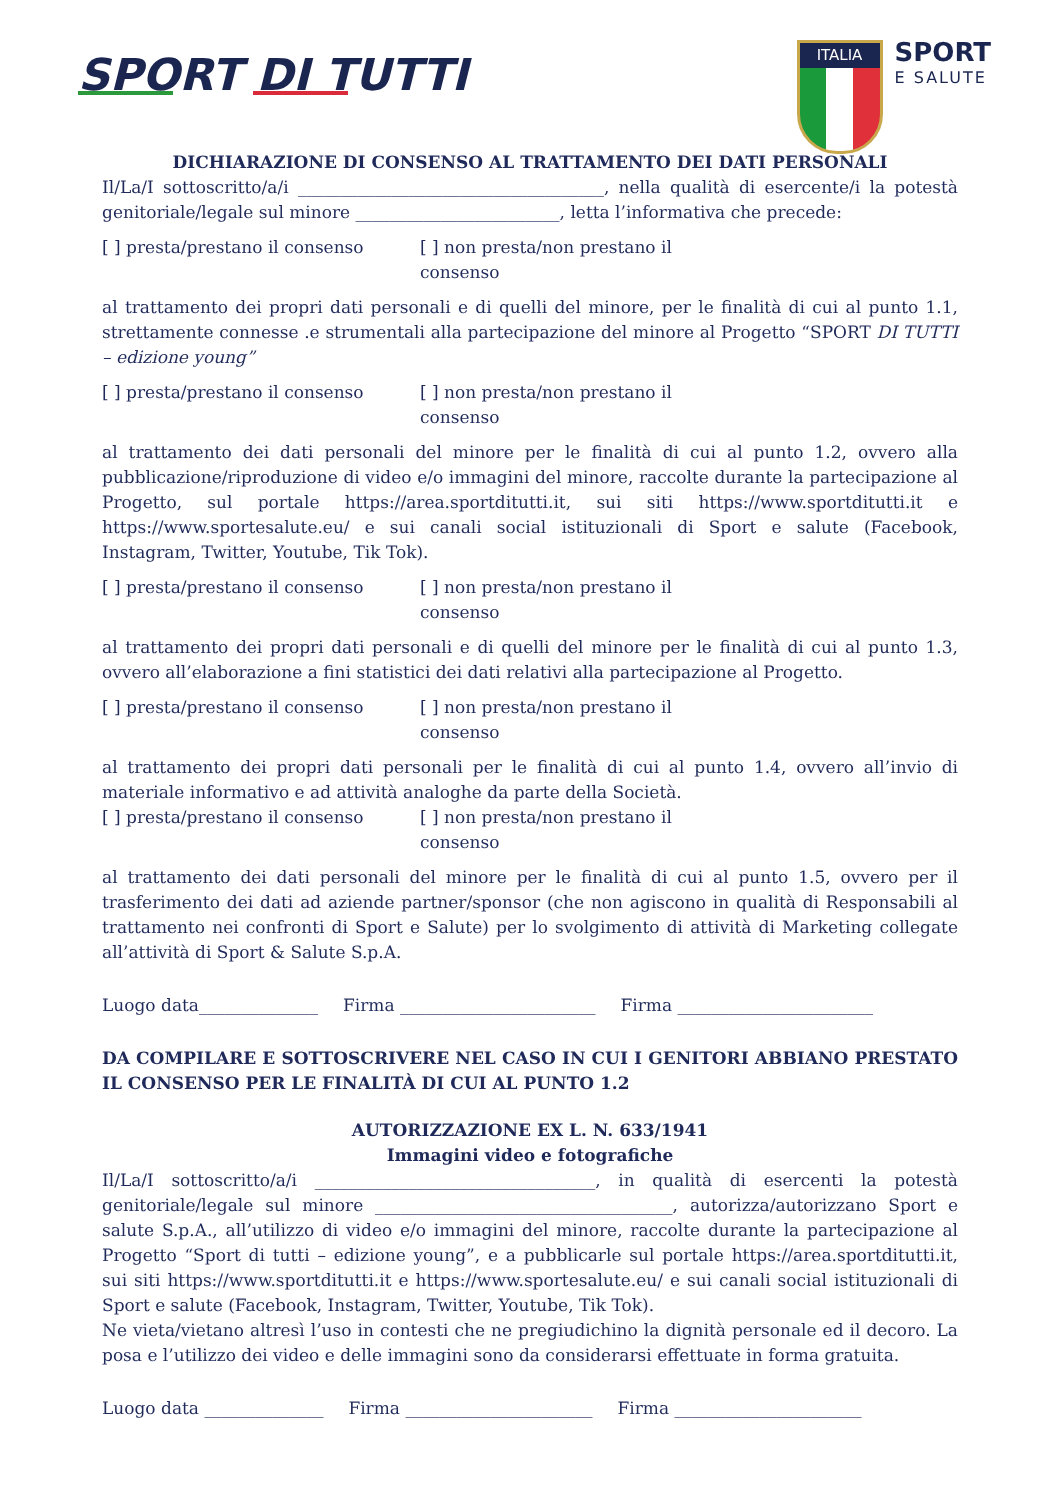SPORT DI TUTTI
ITALIA
SPORT
E SALUTE
DICHIARAZIONE DI CONSENSO AL TRATTAMENTO DEI DATI PERSONALI
Il/La/I sottoscritto/a/i ____________________________________, nella qualità di esercente/i la potestà genitoriale/legale sul minore ________________________, letta l’informativa che precede:
[ ] presta/prestano il consenso [ ] non presta/non prestano il consenso
al trattamento dei propri dati personali e di quelli del minore, per le finalità di cui al punto 1.1, strettamente connesse .e strumentali alla partecipazione del minore al Progetto “SPORT DI TUTTI – edizione young”
[ ] presta/prestano il consenso [ ] non presta/non prestano il consenso
al trattamento dei dati personali del minore per le finalità di cui al punto 1.2, ovvero alla pubblicazione/riproduzione di video e/o immagini del minore, raccolte durante la partecipazione al Progetto, sul portale https://area.sportditutti.it, sui siti https://www.sportditutti.it e https://www.sportesalute.eu/ e sui canali social istituzionali di Sport e salute (Facebook, Instagram, Twitter, Youtube, Tik Tok).
[ ] presta/prestano il consenso [ ] non presta/non prestano il consenso
al trattamento dei propri dati personali e di quelli del minore per le finalità di cui al punto 1.3, ovvero all’elaborazione a fini statistici dei dati relativi alla partecipazione al Progetto.
[ ] presta/prestano il consenso [ ] non presta/non prestano il consenso
al trattamento dei propri dati personali per le finalità di cui al punto 1.4, ovvero all’invio di materiale informativo e ad attività analoghe da parte della Società.
[ ] presta/prestano il consenso [ ] non presta/non prestano il consenso
al trattamento dei dati personali del minore per le finalità di cui al punto 1.5, ovvero per il trasferimento dei dati ad aziende partner/sponsor (che non agiscono in qualità di Responsabili al trattamento nei confronti di Sport e Salute) per lo svolgimento di attività di Marketing collegate all’attività di Sport & Salute S.p.A.
Luogo data______________ Firma _______________________ Firma _______________________
DA COMPILARE E SOTTOSCRIVERE NEL CASO IN CUI I GENITORI ABBIANO PRESTATO IL CONSENSO PER LE FINALITÀ DI CUI AL PUNTO 1.2
AUTORIZZAZIONE EX L. N. 633/1941
Immagini video e fotografiche
Il/La/I sottoscritto/a/i _________________________________, in qualità di esercenti la potestà genitoriale/legale sul minore ___________________________________, autorizza/autorizzano Sport e salute S.p.A., all’utilizzo di video e/o immagini del minore, raccolte durante la partecipazione al Progetto “Sport di tutti – edizione young”, e a pubblicarle sul portale https://area.sportditutti.it, sui siti https://www.sportditutti.it e https://www.sportesalute.eu/ e sui canali social istituzionali di Sport e salute (Facebook, Instagram, Twitter, Youtube, Tik Tok).
Ne vieta/vietano altresì l’uso in contesti che ne pregiudichino la dignità personale ed il decoro. La posa e l’utilizzo dei video e delle immagini sono da considerarsi effettuate in forma gratuita.
Luogo data ______________ Firma ______________________ Firma ______________________